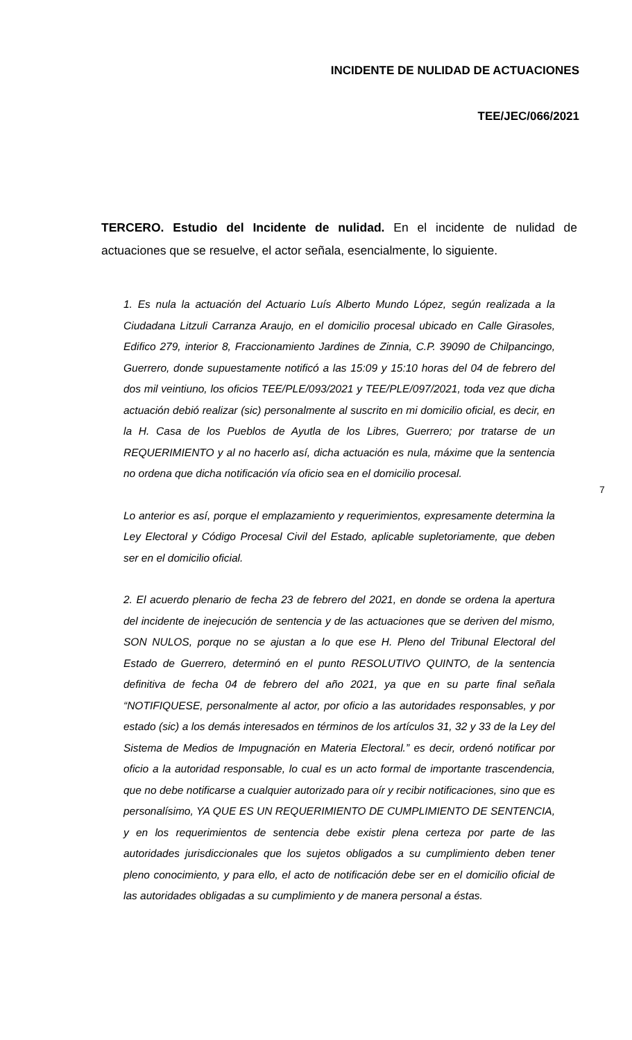INCIDENTE DE NULIDAD DE ACTUACIONES
TEE/JEC/066/2021
TERCERO. Estudio del Incidente de nulidad. En el incidente de nulidad de actuaciones que se resuelve, el actor señala, esencialmente, lo siguiente.
1. Es nula la actuación del Actuario Luís Alberto Mundo López, según realizada a la Ciudadana Litzuli Carranza Araujo, en el domicilio procesal ubicado en Calle Girasoles, Edifico 279, interior 8, Fraccionamiento Jardines de Zinnia, C.P. 39090 de Chilpancingo, Guerrero, donde supuestamente notificó a las 15:09 y 15:10 horas del 04 de febrero del dos mil veintiuno, los oficios TEE/PLE/093/2021 y TEE/PLE/097/2021, toda vez que dicha actuación debió realizar (sic) personalmente al suscrito en mi domicilio oficial, es decir, en la H. Casa de los Pueblos de Ayutla de los Libres, Guerrero; por tratarse de un REQUERIMIENTO y al no hacerlo así, dicha actuación es nula, máxime que la sentencia no ordena que dicha notificación vía oficio sea en el domicilio procesal.
Lo anterior es así, porque el emplazamiento y requerimientos, expresamente determina la Ley Electoral y Código Procesal Civil del Estado, aplicable supletoriamente, que deben ser en el domicilio oficial.
2. El acuerdo plenario de fecha 23 de febrero del 2021, en donde se ordena la apertura del incidente de inejecución de sentencia y de las actuaciones que se deriven del mismo, SON NULOS, porque no se ajustan a lo que ese H. Pleno del Tribunal Electoral del Estado de Guerrero, determinó en el punto RESOLUTIVO QUINTO, de la sentencia definitiva de fecha 04 de febrero del año 2021, ya que en su parte final señala “NOTIFIQUESE, personalmente al actor, por oficio a las autoridades responsables, y por estado (sic) a los demás interesados en términos de los artículos 31, 32 y 33 de la Ley del Sistema de Medios de Impugnación en Materia Electoral.” es decir, ordenó notificar por oficio a la autoridad responsable, lo cual es un acto formal de importante trascendencia, que no debe notificarse a cualquier autorizado para oír y recibir notificaciones, sino que es personalísimo, YA QUE ES UN REQUERIMIENTO DE CUMPLIMIENTO DE SENTENCIA, y en los requerimientos de sentencia debe existir plena certeza por parte de las autoridades jurisdiccionales que los sujetos obligados a su cumplimiento deben tener pleno conocimiento, y para ello, el acto de notificación debe ser en el domicilio oficial de las autoridades obligadas a su cumplimiento y de manera personal a éstas.
7